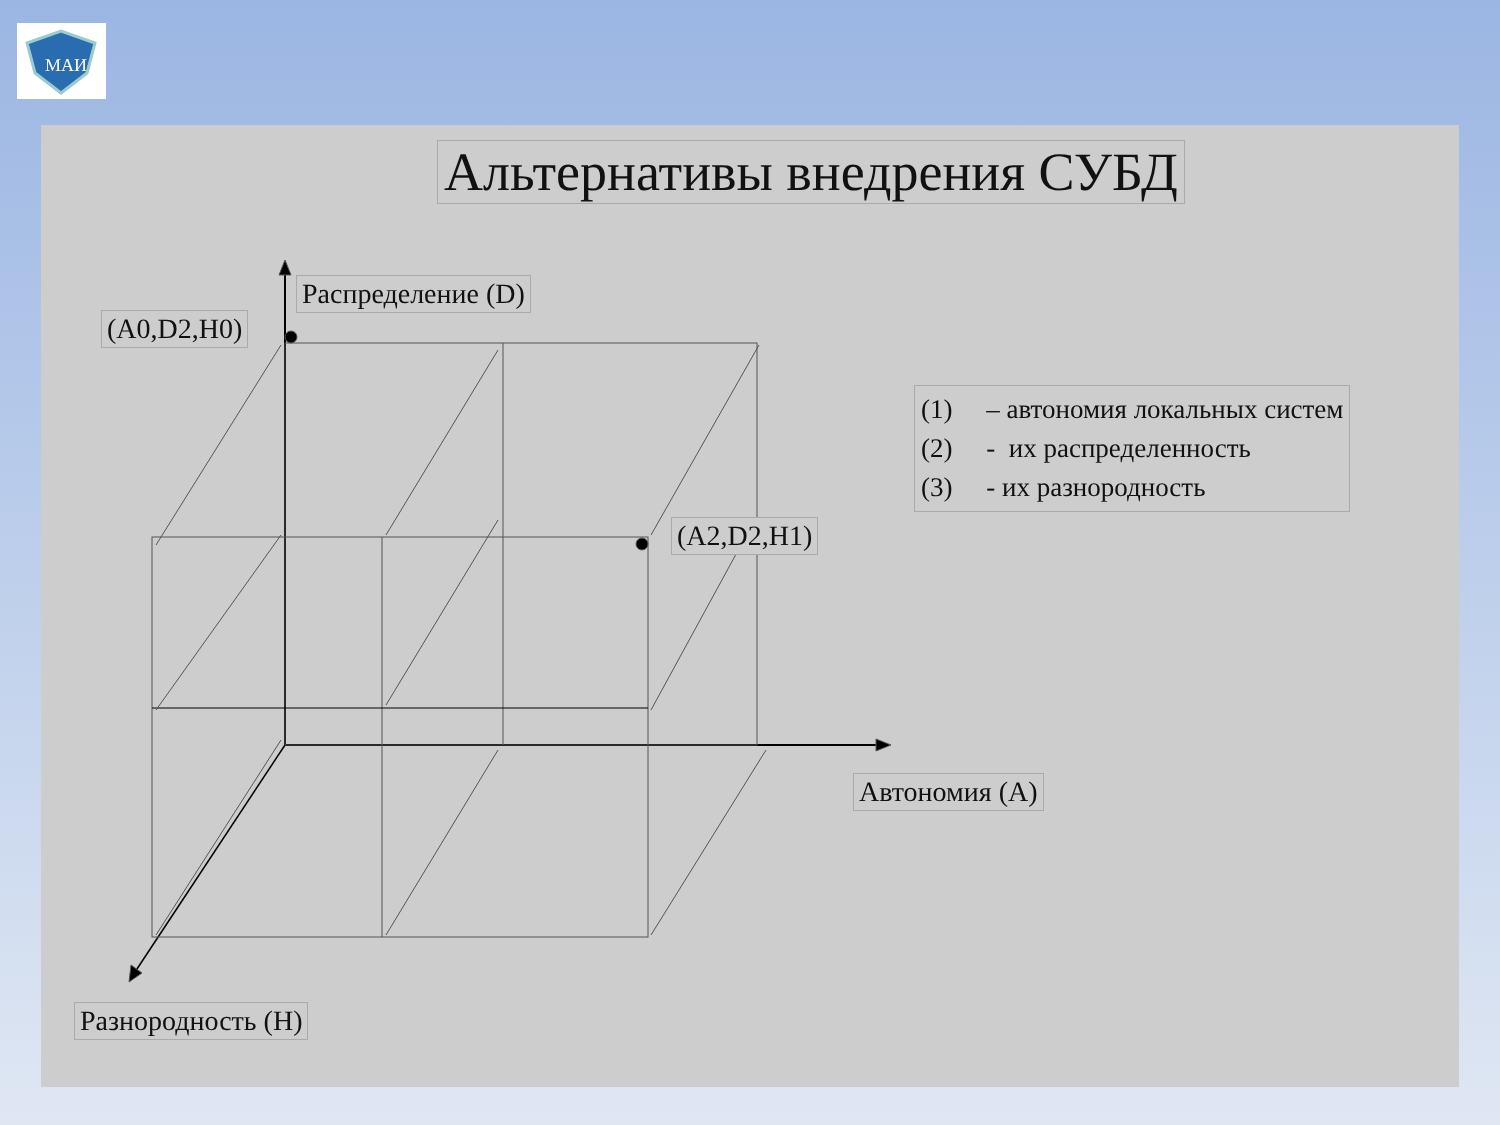МАИ
Альтернативы внедрения СУБД
Распределение (D)
(A0,D2,H0)
(A2,D2,H1)
Автономия (А)
Разнородность (Н)
(1) – автономия локальных систем
(2) - их распределенность
(3) - их разнородность